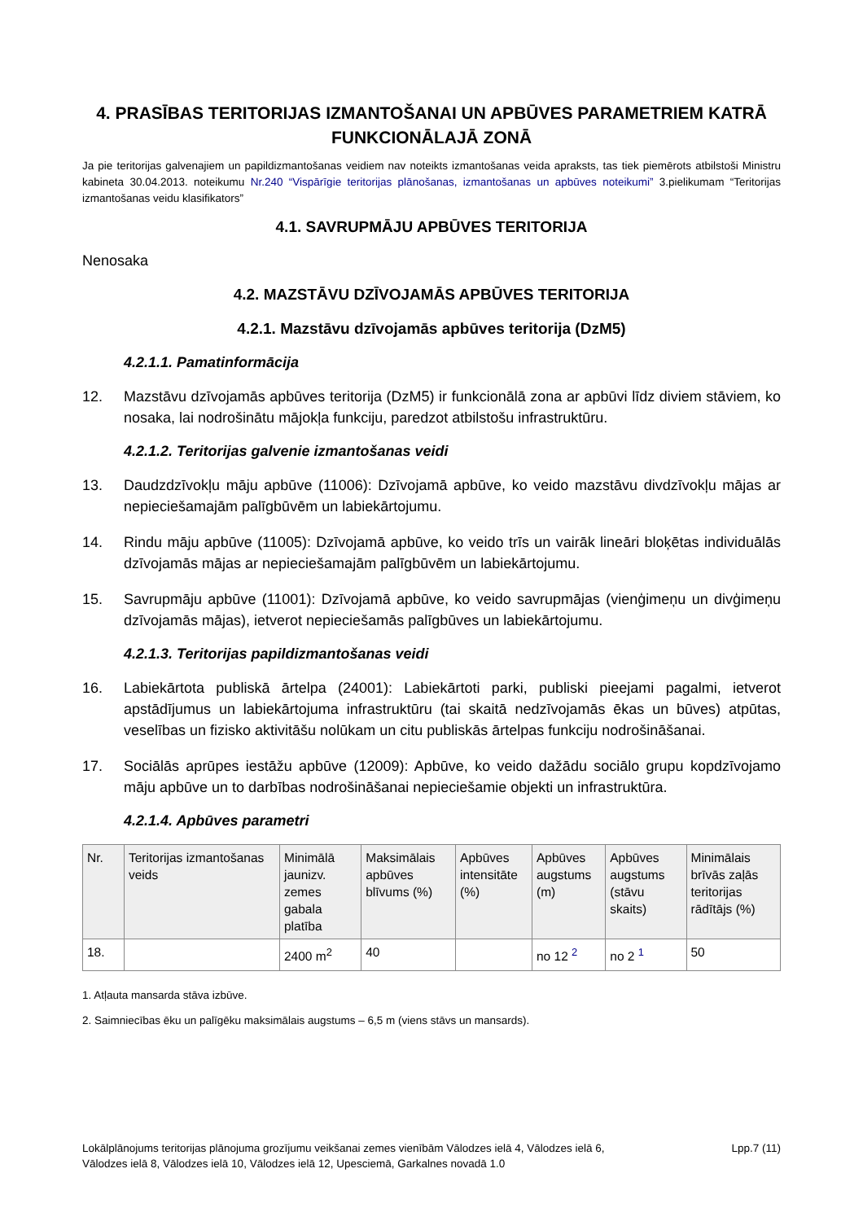4. PRASĪBAS TERITORIJAS IZMANTOŠANAI UN APBŪVES PARAMETRIEM KATRĀ FUNKCIONĀLAJĀ ZONĀ
Ja pie teritorijas galvenajiem un papildizmantošanas veidiem nav noteikts izmantošanas veida apraksts, tas tiek piemērots atbilstoši Ministru kabineta 30.04.2013. noteikumu Nr.240 “Vispārīgie teritorijas plānošanas, izmantošanas un apbūves noteikumi” 3.pielikumam “Teritorijas izmantošanas veidu klasifikators”
4.1. SAVRUPMĀJU APBŪVES TERITORIJA
Nenosaka
4.2. MAZSTĀVU DZĪVOJAMĀS APBŪVES TERITORIJA
4.2.1. Mazstāvu dzīvojamās apbūves teritorija (DzM5)
4.2.1.1. Pamatinformācija
12. Mazstāvu dzīvojamās apbūves teritorija (DzM5) ir funkcionālā zona ar apbūvi līdz diviem stāviem, ko nosaka, lai nodrošinātu mājokļa funkciju, paredzot atbilstošu infrastruktūru.
4.2.1.2. Teritorijas galvenie izmantošanas veidi
13. Daudzdzīvokļu māju apbūve (11006): Dzīvojamā apbūve, ko veido mazstāvu divdzīvokļu mājas ar nepieciešamajām palīgbūvēm un labiekārtojumu.
14. Rindu māju apbūve (11005): Dzīvojamā apbūve, ko veido trīs un vairāk lineāri bloķētas individuālās dzīvojamās mājas ar nepieciešamajām palīgbūvēm un labiekārtojumu.
15. Savrupmāju apbūve (11001): Dzīvojamā apbūve, ko veido savrupmājas (vienģimeņu un divģimeņu dzīvojamās mājas), ietverot nepieciešamās palīgbūves un labiekārtojumu.
4.2.1.3. Teritorijas papildizmantošanas veidi
16. Labiekārtota publiskā ārtelpa (24001): Labiekārtoti parki, publiski pieejami pagalmi, ietverot apstādījumus un labiekārtojuma infrastruktūru (tai skaitā nedzīvojamās ēkas un būves) atpūtas, veselības un fizisko aktivitāšu nolūkam un citu publiskās ārtelpas funkciju nodrošināšanai.
17. Sociālās aprūpes iestāžu apbūve (12009): Apbūve, ko veido dažādu sociālo grupu kopdzīvojamo māju apbūve un to darbības nodrošināšanai nepieciešamie objekti un infrastruktūra.
4.2.1.4. Apbūves parametri
| Nr. | Teritorijas izmantošanas veids | Minimālā jaunizv. zemes gabala platība | Maksimālais apbūves blīvums (%) | Apbūves intensitāte (%) | Apbūves augstums (m) | Apbūves augstums (stāvu skaits) | Minimālais brīvās zaļās teritorijas rādītājs (%) |
| --- | --- | --- | --- | --- | --- | --- | --- |
| 18. | | 2400 m<sup>2</sup> | 40 | | no 12 <sup>2</sup> | no 2 <sup>1</sup> | 50 |
1. Atļauta mansarda stāva izbūve.
2. Saimniecības ēku un palīgēku maksimālais augstums – 6,5 m (viens stāvs un mansards).
Lokālplānojums teritorijas plānojuma grozījumu veikšanai zemes vienībām Vālodzes ielā 4, Vālodzes ielā 6,
Vālodzes ielā 8, Vālodzes ielā 10, Vālodzes ielā 12, Upesciemā, Garkalnes novadā 1.0 Lpp.7 (11)